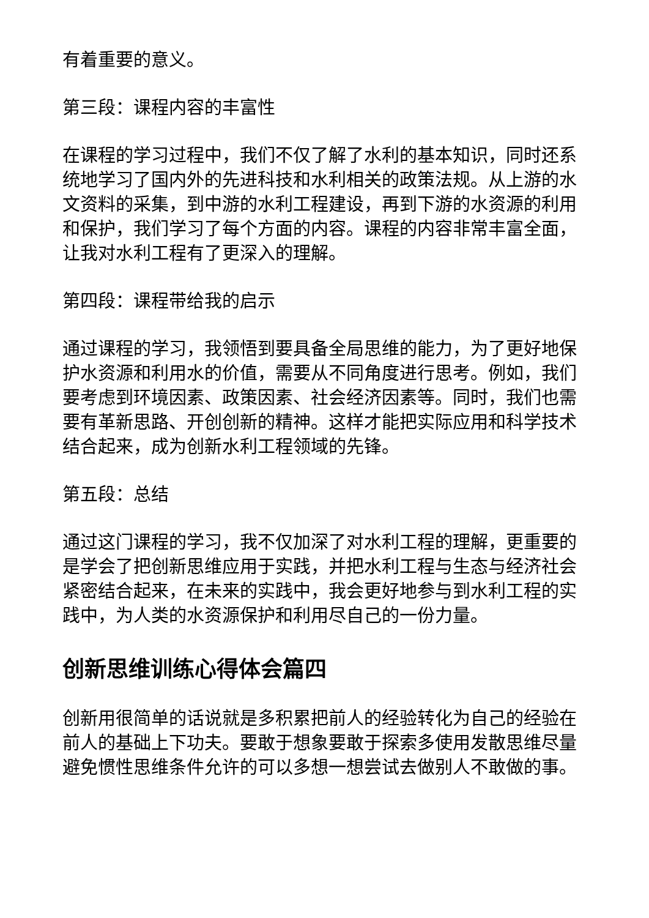有着重要的意义。
第三段：课程内容的丰富性
在课程的学习过程中，我们不仅了解了水利的基本知识，同时还系统地学习了国内外的先进科技和水利相关的政策法规。从上游的水文资料的采集，到中游的水利工程建设，再到下游的水资源的利用和保护，我们学习了每个方面的内容。课程的内容非常丰富全面，让我对水利工程有了更深入的理解。
第四段：课程带给我的启示
通过课程的学习，我领悟到要具备全局思维的能力，为了更好地保护水资源和利用水的价值，需要从不同角度进行思考。例如，我们要考虑到环境因素、政策因素、社会经济因素等。同时，我们也需要有革新思路、开创创新的精神。这样才能把实际应用和科学技术结合起来，成为创新水利工程领域的先锋。
第五段：总结
通过这门课程的学习，我不仅加深了对水利工程的理解，更重要的是学会了把创新思维应用于实践，并把水利工程与生态与经济社会紧密结合起来，在未来的实践中，我会更好地参与到水利工程的实践中，为人类的水资源保护和利用尽自己的一份力量。
创新思维训练心得体会篇四
创新用很简单的话说就是多积累把前人的经验转化为自己的经验在前人的基础上下功夫。要敢于想象要敢于探索多使用发散思维尽量避免惯性思维条件允许的可以多想一想尝试去做别人不敢做的事。